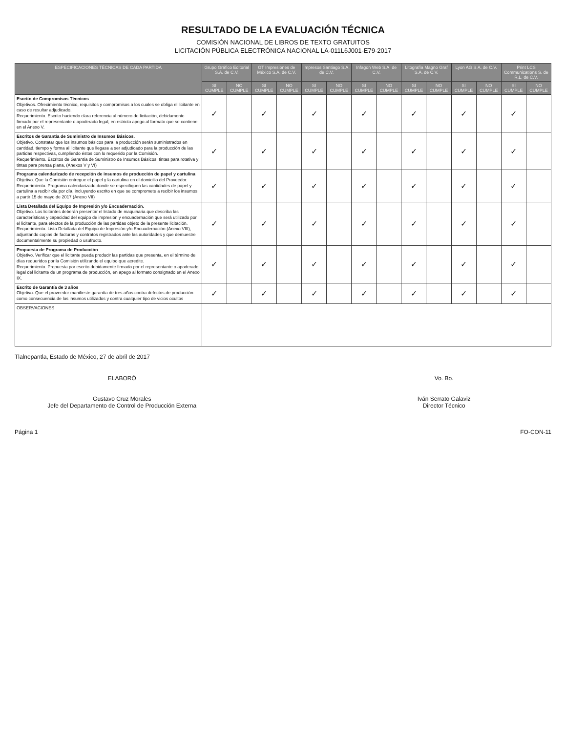RESULTADO DE LA EVALUACIÓN TÉCNICA
COMISIÓN NACIONAL DE LIBROS DE TEXTO GRATUITOS
LICITACIÓN PÚBLICA ELECTRÓNICA NACIONAL LA-011L6J001-E79-2017
| ESPECIFICACIONES TÉCNICAS DE CADA PARTIDA | Grupo Gráfico Editorial S.A. de C.V. | | GT Impresiones de México S.A. de C.V. | | Impresos Santiago S.A. de C.V. | | Infagon Web S.A. de C.V. | | Litografía Magno Graf S.A. de C.V. | | Lyon AG S.A. de C.V. | | Print LCS Communications S. de R.L. de C.V. | |
| --- | --- | --- | --- | --- | --- | --- | --- | --- | --- | --- | --- | --- | --- | --- |
| | SI CUMPLE | NO CUMPLE | SI CUMPLE | NO CUMPLE | SI CUMPLE | NO CUMPLE | SI CUMPLE | NO CUMPLE | SI CUMPLE | NO CUMPLE | SI CUMPLE | NO CUMPLE | SI CUMPLE | NO CUMPLE |
| Escrito de Compromisos Técnicos Objetivos. Ofrecimiento técnico, requisitos y compromisos a los cuales se obliga el licitante en caso de resultar adjudicado. Requerimiento. Escrito haciendo clara referencia al número de licitación, debidamente firmado por el representante o apoderado legal, en estricto apego al formato que se contiene en el Anexo V. | ✓ | | ✓ | | ✓ | | ✓ | | ✓ | | ✓ | | ✓ | |
| Escritos de Garantía de Suministro de Insumos Básicos. Objetivo. Constatar que los insumos básicos para la producción serán suministrados en cantidad, tiempo y forma al licitante que llegase a ser adjudicado para la producción de las partidas respectivas, cumpliendo éstos con lo requerido por la Comisión. Requerimiento. Escritos de Garantía de Suministro de Insumos Básicos, tintas para rotativa y tintas para prensa plana, (Anexos V y VI) | ✓ | | ✓ | | ✓ | | ✓ | | ✓ | | ✓ | | ✓ | |
| Programa calendarizado de recepción de insumos de producción de papel y cartulina Objetivo. Que la Comisión entregue el papel y la cartulina en el domicilio del Proveedor. Requerimiento. Programa calendarizado donde se especifiquen las cantidades de papel y cartulina a recibir día por día, incluyendo escrito en que se compromete a recibir los insumos a partir 15 de mayo de 2017 (Anexo VII) | ✓ | | ✓ | | ✓ | | ✓ | | ✓ | | ✓ | | ✓ | |
| Lista Detallada del Equipo de Impresión y/o Encuadernación. Objetivo. Los licitantes deberán presentar el listado de maquinaria que describa las características y capacidad del equipo de impresión y encuadernación que será utilizado por el licitante, para efectos de la producción de las partidas objeto de la presente licitación. Requerimiento. Lista Detallada del Equipo de Impresión y/o Encuadernación (Anexo VIII), adjuntando copias de facturas y contratos registrados ante las autoridades y que demuestre documentalmente su propiedad o usufructo. | ✓ | | ✓ | | ✓ | | ✓ | | ✓ | | ✓ | | ✓ | |
| Propuesta de Programa de Producción Objetivo. Verificar que el licitante pueda producir las partidas que presenta, en el término de días requeridos por la Comisión utilizando el equipo que acredite. Requerimiento. Propuesta por escrito debidamente firmado por el representante o apoderado legal del licitante de un programa de producción, en apego al formato consignado en el Anexo IX. | ✓ | | ✓ | | ✓ | | ✓ | | ✓ | | ✓ | | ✓ | |
| Escrito de Garantía de 3 años Objetivo. Que el proveedor manifieste garantía de tres años contra defectos de producción como consecuencia de los insumos utilizados y contra cualquier tipo de vicios ocultos | ✓ | | ✓ | | ✓ | | ✓ | | ✓ | | ✓ | | ✓ | |
| OBSERVACIONES | | | | | | | | | | | | | | |
Tlalnepantla, Estado de México, 27 de abril de 2017
ELABORÓ
Gustavo Cruz Morales
Jefe del Departamento de Control de Producción Externa
Vo. Bo.
Iván Serrato Galaviz
Director Técnico
Página 1 FO-CON-11